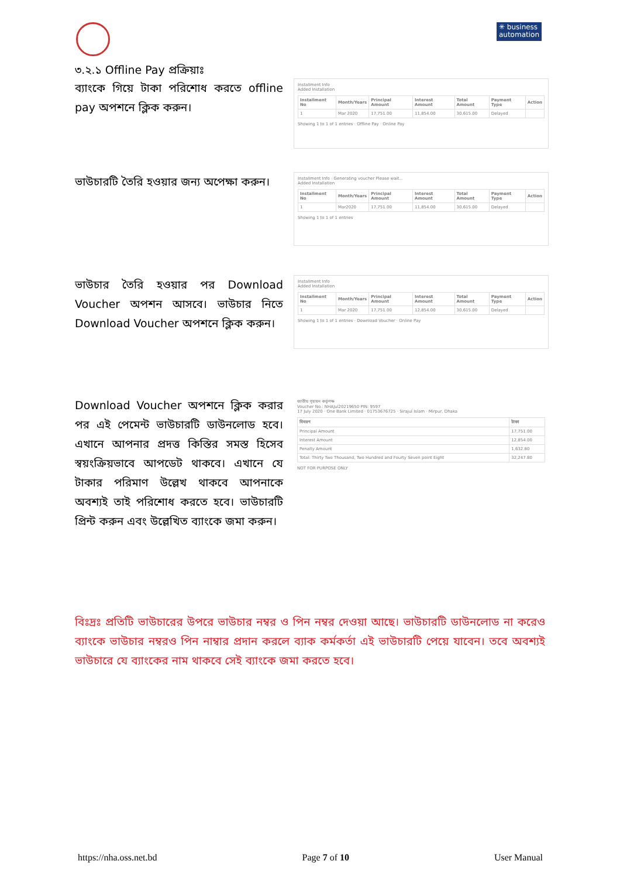✳ business
automation
৩.২.১ Offline Pay প্রক্রিয়াঃ
ব্যাংকে গিয়ে টাকা পরিশোধ করতে offline pay অপশনে ক্লিক করুন।
Installment Info
Added Installation
| Installment No | Month/Years | Principal Amount | Interest Amount | Total Amount | Payment Type | Action |
| --- | --- | --- | --- | --- | --- | --- |
| 1 | Mar 2020 | 17,751.00 | 11,854.00 | 30,615.00 | Delayed | |
Showing 1 to 1 of 1 entries · Offline Pay · Online Pay
ভাউচারটি তৈরি হওয়ার জন্য অপেক্ষা করুন।
Installment Info · Generating voucher Please wait...
Added Installation
| Installment No | Month/Years | Principal Amount | Interest Amount | Total Amount | Payment Type | Action |
| --- | --- | --- | --- | --- | --- | --- |
| 1 | Mar2020 | 17,751.00 | 11,854.00 | 30,615.00 | Delayed | |
Showing 1 to 1 of 1 entries
ভাউচার তৈরি হওয়ার পর Download Voucher অপশন আসবে। ভাউচার নিতে Download Voucher অপশনে ক্লিক করুন।
Installment Info
Added Installation
| Installment No | Month/Years | Principal Amount | Interest Amount | Total Amount | Payment Type | Action |
| --- | --- | --- | --- | --- | --- | --- |
| 1 | Mar 2020 | 17,751.00 | 12,854.00 | 30,615.00 | Delayed | |
Showing 1 to 1 of 1 entries · Download Voucher · Online Pay
Download Voucher অপশনে ক্লিক করার পর এই পেমেন্ট ভাউচারটি ডাউনলোড হবে। এখানে আপনার প্রদত্ত কিস্তির সমস্ত হিসেব স্বয়ংক্রিয়ভাবে আপডেট থাকবে। এখানে যে টাকার পরিমাণ উল্লেখ থাকবে আপনাকে অবশ্যই তাই পরিশোধ করতে হবে। ভাউচারটি প্রিন্ট করুন এবং উল্লেখিত ব্যাংকে জমা করুন।
জাতীয় গৃহায়ন কর্তৃপক্ষ
Voucher No.: NHAJul20219650 PIN: 9597
17 July 2020 · One Bank Limited · 01753676725 · Sirajul Islam · Mirpur, Dhaka
| বিবরণ | টাকা |
| --- | --- |
| Principal Amount | 17,751.00 |
| Interest Amount | 12,854.00 |
| Penalty Amount | 1,632.80 |
| Total: Thirty Two Thousand, Two Hundred and Fourty Seven point Eight | 32,247.80 |
NOT FOR PURPOSE ONLY
বিঃদ্রঃ প্রতিটি ভাউচারের উপরে ভাউচার নম্বর ও পিন নম্বর দেওয়া আছে। ভাউচারটি ডাউনলোড না করেও ব্যাংকে ভাউচার নম্বরও পিন নাম্বার প্রদান করলে ব্যাক কর্মকর্তা এই ভাউচারটি পেয়ে যাবেন। তবে অবশ্যই ভাউচারে যে ব্যাংকের নাম থাকবে সেই ব্যাংকে জমা করতে হবে।
https://nha.oss.net.bd Page 7 of 10 User Manual